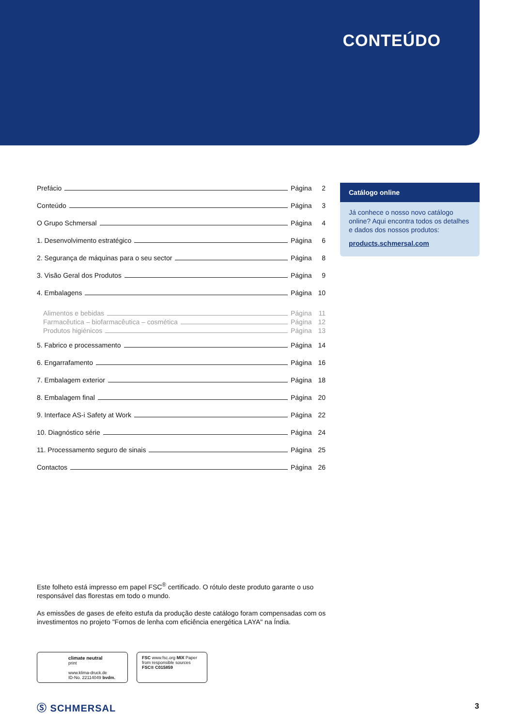CONTEÚDO
Prefácio Página 2
Conteúdo Página 3
O Grupo Schmersal Página 4
1. Desenvolvimento estratégico Página 6
2. Segurança de máquinas para o seu sector Página 8
3. Visão Geral dos Produtos Página 9
4. Embalagens Página 10
Alimentos e bebidas Página 11
Farmacêutica – biofarmacêutica – cosmética Página 12
Produtos higiénicos Página 13
5. Fabrico e processamento Página 14
6. Engarrafamento Página 16
7. Embalagem exterior Página 18
8. Embalagem final Página 20
9. Interface AS-i Safety at Work Página 22
10. Diagnóstico série Página 24
11. Processamento seguro de sinais Página 25
Contactos Página 26
Catálogo online
Já conhece o nosso novo catálogo online? Aqui encontra todos os detalhes e dados dos nossos produtos:
products.schmersal.com
Este folheto está impresso em papel FSC<sup>®</sup> certificado. O rótulo deste produto garante o uso responsável das florestas em todo o mundo.
As emissões de gases de efeito estufa da produção deste catálogo foram compensadas com os investimentos no projeto "Fornos de lenha com eficiência energética LAYA" na Índia.
climate neutral
print
www.klima-druck.de
ID-No. 22114049 bvdm.
FSC www.fsc.org MIX Paper from responsible sources FSC® C015859
Ⓢ SCHMERSAL 3